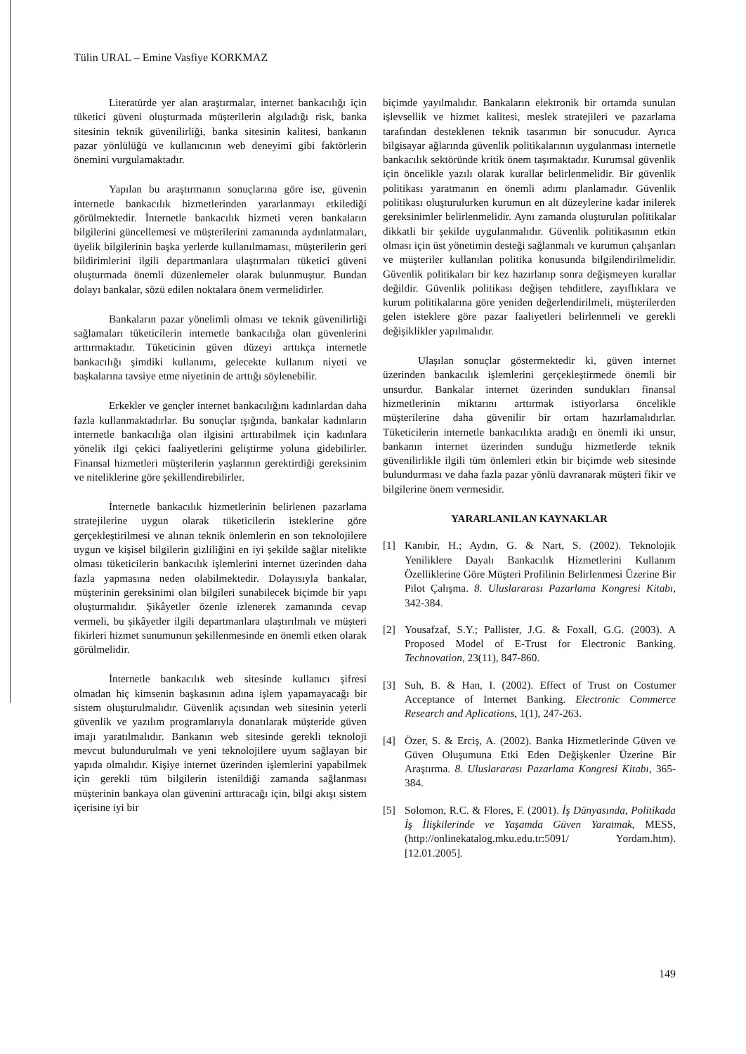Tülin URAL – Emine Vasfiye KORKMAZ
Literatürde yer alan araştırmalar, internet bankacılığı için tüketici güveni oluşturmada müşterilerin algıladığı risk, banka sitesinin teknik güvenilirliği, banka sitesinin kalitesi, bankanın pazar yönlülüğü ve kullanıcının web deneyimi gibi faktörlerin önemini vurgulamaktadır.
Yapılan bu araştırmanın sonuçlarına göre ise, güvenin internetle bankacılık hizmetlerinden yararlanmayı etkilediği görülmektedir. İnternetle bankacılık hizmeti veren bankaların bilgilerini güncellemesi ve müşterilerini zamanında aydınlatmaları, üyelik bilgilerinin başka yerlerde kullanılmaması, müşterilerin geri bildirimlerini ilgili departmanlara ulaştırmaları tüketici güveni oluşturmada önemli düzenlemeler olarak bulunmuştur. Bundan dolayı bankalar, sözü edilen noktalara önem vermelidirler.
Bankaların pazar yönelimli olması ve teknik güvenilirliği sağlamaları tüketicilerin internetle bankacılığa olan güvenlerini arttırmaktadır. Tüketicinin güven düzeyi arttıkça internetle bankacılığı şimdiki kullanımı, gelecekte kullanım niyeti ve başkalarına tavsiye etme niyetinin de arttığı söylenebilir.
Erkekler ve gençler internet bankacılığını kadınlardan daha fazla kullanmaktadırlar. Bu sonuçlar ışığında, bankalar kadınların internetle bankacılığa olan ilgisini arttırabilmek için kadınlara yönelik ilgi çekici faaliyetlerini geliştirme yoluna gidebilirler. Finansal hizmetleri müşterilerin yaşlarının gerektirdiği gereksinim ve niteliklerine göre şekillendirebilirler.
İnternetle bankacılık hizmetlerinin belirlenen pazarlama stratejilerine uygun olarak tüketicilerin isteklerine göre gerçekleştirilmesi ve alınan teknik önlemlerin en son teknolojilere uygun ve kişisel bilgilerin gizliliğini en iyi şekilde sağlar nitelikte olması tüketicilerin bankacılık işlemlerini internet üzerinden daha fazla yapmasına neden olabilmektedir. Dolayısıyla bankalar, müşterinin gereksinimi olan bilgileri sunabilecek biçimde bir yapı oluşturmalıdır. Şikâyetler özenle izlenerek zamanında cevap vermeli, bu şikâyetler ilgili departmanlara ulaştırılmalı ve müşteri fikirleri hizmet sunumunun şekillenmesinde en önemli etken olarak görülmelidir.
İnternetle bankacılık web sitesinde kullanıcı şifresi olmadan hiç kimsenin başkasının adına işlem yapamayacağı bir sistem oluşturulmalıdır. Güvenlik açısından web sitesinin yeterli güvenlik ve yazılım programlarıyla donatılarak müşteride güven imajı yaratılmalıdır. Bankanın web sitesinde gerekli teknoloji mevcut bulundurulmalı ve yeni teknolojilere uyum sağlayan bir yapıda olmalıdır. Kişiye internet üzerinden işlemlerini yapabilmek için gerekli tüm bilgilerin istenildiği zamanda sağlanması müşterinin bankaya olan güvenini arttıracağı için, bilgi akışı sistem içerisine iyi bir
biçimde yayılmalıdır. Bankaların elektronik bir ortamda sunulan işlevsellik ve hizmet kalitesi, meslek stratejileri ve pazarlama tarafından desteklenen teknik tasarımın bir sonucudur. Ayrıca bilgisayar ağlarında güvenlik politikalarının uygulanması internetle bankacılık sektöründe kritik önem taşımaktadır. Kurumsal güvenlik için öncelikle yazılı olarak kurallar belirlenmelidir. Bir güvenlik politikası yaratmanın en önemli adımı planlamadır. Güvenlik politikası oluşturulurken kurumun en alt düzeylerine kadar inilerek gereksinimler belirlenmelidir. Aynı zamanda oluşturulan politikalar dikkatli bir şekilde uygulanmalıdır. Güvenlik politikasının etkin olması için üst yönetimin desteği sağlanmalı ve kurumun çalışanları ve müşteriler kullanılan politika konusunda bilgilendirilmelidir. Güvenlik politikaları bir kez hazırlanıp sonra değişmeyen kurallar değildir. Güvenlik politikası değişen tehditlere, zayıflıklara ve kurum politikalarına göre yeniden değerlendirilmeli, müşterilerden gelen isteklere göre pazar faaliyetleri belirlenmeli ve gerekli değişiklikler yapılmalıdır.
Ulaşılan sonuçlar göstermektedir ki, güven internet üzerinden bankacılık işlemlerini gerçekleştirmede önemli bir unsurdur. Bankalar internet üzerinden sundukları finansal hizmetlerinin miktarını arttırmak istiyorlarsa öncelikle müşterilerine daha güvenilir bir ortam hazırlamalıdırlar. Tüketicilerin internetle bankacılıkta aradığı en önemli iki unsur, bankanın internet üzerinden sunduğu hizmetlerde teknik güvenilirlikle ilgili tüm önlemleri etkin bir biçimde web sitesinde bulundurması ve daha fazla pazar yönlü davranarak müşteri fikir ve bilgilerine önem vermesidir.
YARARLANILAN KAYNAKLAR
[1] Kanıbir, H.; Aydın, G. & Nart, S. (2002). Teknolojik Yeniliklere Dayalı Bankacılık Hizmetlerini Kullanım Özelliklerine Göre Müşteri Profilinin Belirlenmesi Üzerine Bir Pilot Çalışma. 8. Uluslararası Pazarlama Kongresi Kitabı, 342-384.
[2] Yousafzaf, S.Y.; Pallister, J.G. & Foxall, G.G. (2003). A Proposed Model of E-Trust for Electronic Banking. Technovation, 23(11), 847-860.
[3] Suh, B. & Han, I. (2002). Effect of Trust on Costumer Acceptance of Internet Banking. Electronic Commerce Research and Aplications, 1(1), 247-263.
[4] Özer, S. & Erciş, A. (2002). Banka Hizmetlerinde Güven ve Güven Oluşumuna Etki Eden Değişkenler Üzerine Bir Araştırma. 8. Uluslararası Pazarlama Kongresi Kitabı, 365-384.
[5] Solomon, R.C. & Flores, F. (2001). İş Dünyasında, Politikada İş İlişkilerinde ve Yaşamda Güven Yaratmak, MESS, (http://onlinekatalog.mku.edu.tr:5091/ Yordam.htm). [12.01.2005].
149